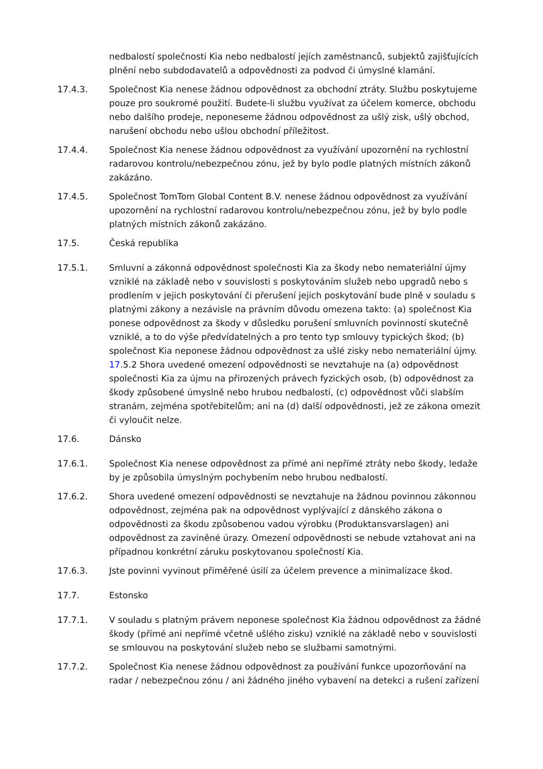nedbalostí společnosti Kia nebo nedbalostí jejích zaměstnanců, subjektů zajišťujících plnění nebo subdodavatelů a odpovědnosti za podvod či úmyslné klamání.
17.4.3. Společnost Kia nenese žádnou odpovědnost za obchodní ztráty. Službu poskytujeme pouze pro soukromé použití. Budete-li službu využívat za účelem komerce, obchodu nebo dalšího prodeje, neponeseme žádnou odpovědnost za ušlý zisk, ušlý obchod, narušení obchodu nebo ušlou obchodní příležitost.
17.4.4. Společnost Kia nenese žádnou odpovědnost za využívání upozornění na rychlostní radarovou kontrolu/nebezpečnou zónu, jež by bylo podle platných místních zákonů zakázáno.
17.4.5. Společnost TomTom Global Content B.V. nenese žádnou odpovědnost za využívání upozornění na rychlostní radarovou kontrolu/nebezpečnou zónu, jež by bylo podle platných místních zákonů zakázáno.
17.5. Česká republika
17.5.1. Smluvní a zákonná odpovědnost společnosti Kia za škody nebo nemateriální újmy vzniklé na základě nebo v souvislosti s poskytováním služeb nebo upgradů nebo s prodlením v jejich poskytování či přerušení jejich poskytování bude plně v souladu s platnými zákony a nezávisle na právním důvodu omezena takto: (a) společnost Kia ponese odpovědnost za škody v důsledku porušení smluvních povinností skutečně vzniklé, a to do výše předvídatelných a pro tento typ smlouvy typických škod; (b) společnost Kia neponese žádnou odpovědnost za ušlé zisky nebo nemateriální újmy. 17.5.2 Shora uvedené omezení odpovědnosti se nevztahuje na (a) odpovědnost společnosti Kia za újmu na přirozených právech fyzických osob, (b) odpovědnost za škody způsobené úmyslně nebo hrubou nedbalostí, (c) odpovědnost vůči slabším stranám, zejména spotřebitelům; ani na (d) další odpovědnosti, jež ze zákona omezit či vyloučit nelze.
17.6. Dánsko
17.6.1. Společnost Kia nenese odpovědnost za přímé ani nepřímé ztráty nebo škody, ledaže by je způsobila úmyslným pochybením nebo hrubou nedbalostí.
17.6.2. Shora uvedené omezení odpovědnosti se nevztahuje na žádnou povinnou zákonnou odpovědnost, zejména pak na odpovědnost vyplývající z dánského zákona o odpovědnosti za škodu způsobenou vadou výrobku (Produktansvarslagen) ani odpovědnost za zaviněné úrazy. Omezení odpovědnosti se nebude vztahovat ani na případnou konkrétní záruku poskytovanou společností Kia.
17.6.3. Jste povinni vyvinout přiměřené úsilí za účelem prevence a minimalizace škod.
17.7. Estonsko
17.7.1. V souladu s platným právem neponese společnost Kia žádnou odpovědnost za žádné škody (přímé ani nepřímé včetně ušlého zisku) vzniklé na základě nebo v souvislosti se smlouvou na poskytování služeb nebo se službami samotnými.
17.7.2. Společnost Kia nenese žádnou odpovědnost za používání funkce upozorňování na radar / nebezpečnou zónu / ani žádného jiného vybavení na detekci a rušení zařízení